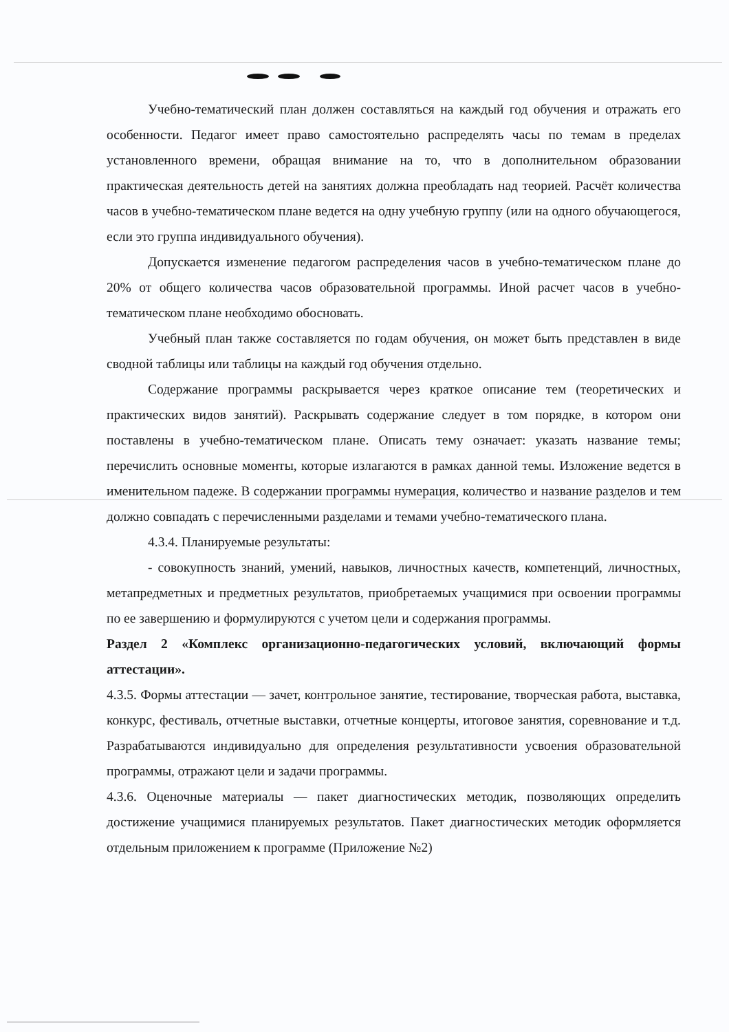Учебно-тематический план должен составляться на каждый год обучения и отражать его особенности. Педагог имеет право самостоятельно распределять часы по темам в пределах установленного времени, обращая внимание на то, что в дополнительном образовании практическая деятельность детей на занятиях должна преобладать над теорией. Расчёт количества часов в учебно-тематическом плане ведется на одну учебную группу (или на одного обучающегося, если это группа индивидуального обучения).
Допускается изменение педагогом распределения часов в учебно-тематическом плане до 20% от общего количества часов образовательной программы. Иной расчет часов в учебно-тематическом плане необходимо обосновать.
Учебный план также составляется по годам обучения, он может быть представлен в виде сводной таблицы или таблицы на каждый год обучения отдельно.
Содержание программы раскрывается через краткое описание тем (теоретических и практических видов занятий). Раскрывать содержание следует в том порядке, в котором они поставлены в учебно-тематическом плане. Описать тему означает: указать название темы; перечислить основные моменты, которые излагаются в рамках данной темы. Изложение ведется в именительном падеже. В содержании программы нумерация, количество и название разделов и тем должно совпадать с перечисленными разделами и темами учебно-тематического плана.
4.3.4. Планируемые результаты:
- совокупность знаний, умений, навыков, личностных качеств, компетенций, личностных, метапредметных и предметных результатов, приобретаемых учащимися при освоении программы по ее завершению и формулируются с учетом цели и содержания программы.
Раздел 2 «Комплекс организационно-педагогических условий, включающий формы аттестации».
4.3.5. Формы аттестации — зачет, контрольное занятие, тестирование, творческая работа, выставка, конкурс, фестиваль, отчетные выставки, отчетные концерты, итоговое занятия, соревнование и т.д. Разрабатываются индивидуально для определения результативности усвоения образовательной программы, отражают цели и задачи программы.
4.3.6. Оценочные материалы — пакет диагностических методик, позволяющих определить достижение учащимися планируемых результатов. Пакет диагностических методик оформляется отдельным приложением к программе (Приложение №2)